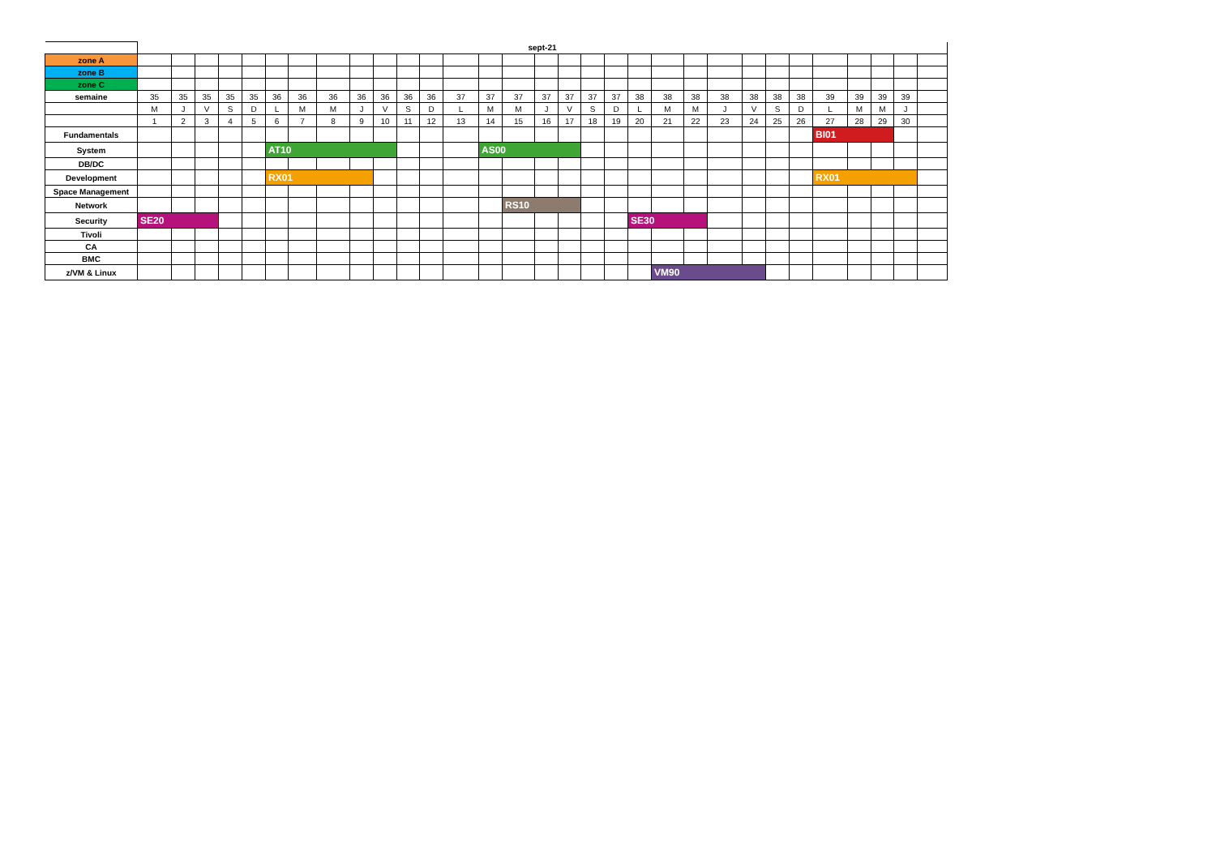| | sept-21 | | | | | | | | | | | | | | | | | | | | | | | | | | | | | | |
| --- | --- | --- | --- | --- | --- | --- | --- | --- | --- | --- | --- | --- | --- | --- | --- | --- | --- | --- | --- | --- | --- | --- | --- | --- | --- | --- | --- | --- | --- | --- | --- |
| zone A | | | | | | | | | | | | | | | | | | | | | | | | | | | | | | | |
| zone B | | | | | | | | | | | | | | | | | | | | | | | | | | | | | | | |
| zone C | | | | | | | | | | | | | | | | | | | | | | | | | | | | | | | |
| semaine | 35 | 35 | 35 | 35 | 35 | 36 | 36 | 36 | 36 | 36 | 36 | 36 | 37 | 37 | 37 | 37 | 37 | 37 | 37 | 38 | 38 | 38 | 38 | 38 | 38 | 38 | 39 | 39 | 39 | 39 | |
| | M | J | V | S | D | L | M | M | J | V | S | D | L | M | M | J | V | S | D | L | M | M | J | V | S | D | L | M | M | J | |
| | 1 | 2 | 3 | 4 | 5 | 6 | 7 | 8 | 9 | 10 | 11 | 12 | 13 | 14 | 15 | 16 | 17 | 18 | 19 | 20 | 21 | 22 | 23 | 24 | 25 | 26 | 27 | 28 | 29 | 30 | |
| Fundamentals | | | | | | | | | | | | | | | | | | | | | | | | | | | BI01 | | | | |
| System | | | | | | AT10 | | | | | | | | AS00 | | | | | | | | | | | | | | | | | |
| DB/DC | | | | | | | | | | | | | | | | | | | | | | | | | | | | | | | |
| Development | | | | | | RX01 | | | | | | | | | | | | | | | | | | | | | RX01 | | | | |
| Space Management | | | | | | | | | | | | | | | | | | | | | | | | | | | | | | | |
| Network | | | | | | | | | | | | | | | RS10 | | | | | | | | | | | | | | | | |
| Security | SE20 | | | | | | | | | | | | | | | | | | | SE30 | | | | | | | | | | | |
| Tivoli | | | | | | | | | | | | | | | | | | | | | | | | | | | | | | | |
| CA | | | | | | | | | | | | | | | | | | | | | | | | | | | | | | | |
| BMC | | | | | | | | | | | | | | | | | | | | | | | | | | | | | | | |
| z/VM & Linux | | | | | | | | | | | | | | | | | | | | | VM90 | | | | | | | | | | |